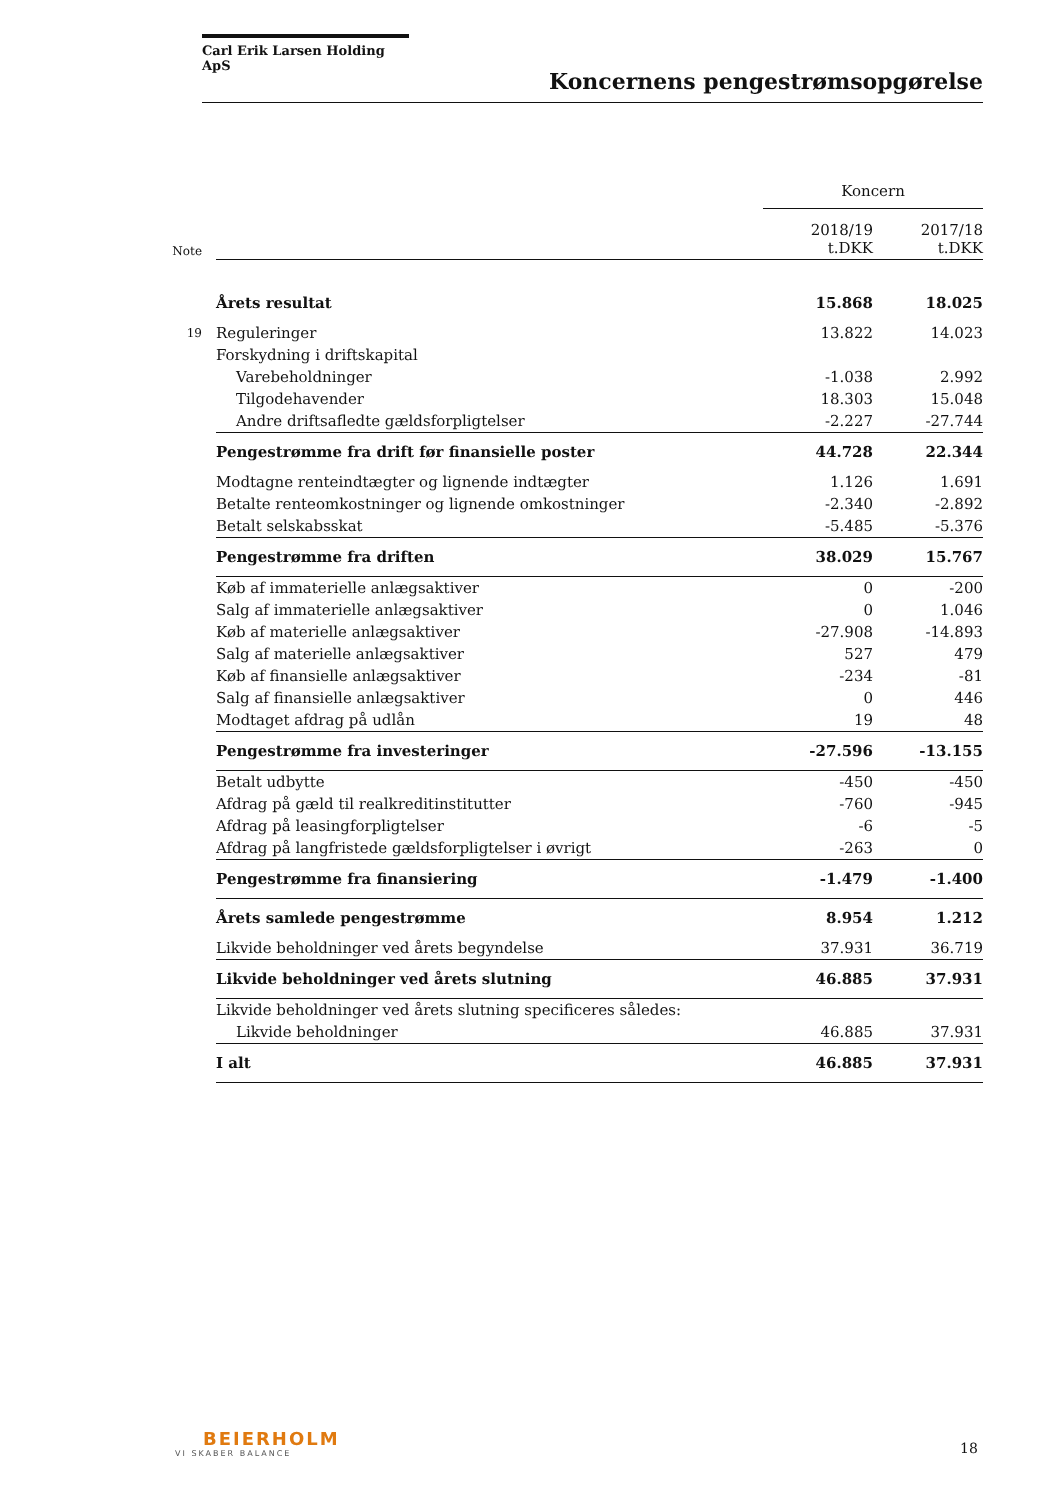Carl Erik Larsen Holding ApS
Koncernens pengestrømsopgørelse
| | | Koncern | |
| Note | | 2018/19 t.DKK | 2017/18 t.DKK |
| | Årets resultat | 15.868 | 18.025 |
| 19 | Reguleringer | 13.822 | 14.023 |
| | Forskydning i driftskapital | | |
| | Varebeholdninger | -1.038 | 2.992 |
| | Tilgodehavender | 18.303 | 15.048 |
| | Andre driftsafledte gældsforpligtelser | -2.227 | -27.744 |
| | Pengestrømme fra drift før finansielle poster | 44.728 | 22.344 |
| | Modtagne renteindtægter og lignende indtægter | 1.126 | 1.691 |
| | Betalte renteomkostninger og lignende omkostninger | -2.340 | -2.892 |
| | Betalt selskabsskat | -5.485 | -5.376 |
| | Pengestrømme fra driften | 38.029 | 15.767 |
| | Køb af immaterielle anlægsaktiver | 0 | -200 |
| | Salg af immaterielle anlægsaktiver | 0 | 1.046 |
| | Køb af materielle anlægsaktiver | -27.908 | -14.893 |
| | Salg af materielle anlægsaktiver | 527 | 479 |
| | Køb af finansielle anlægsaktiver | -234 | -81 |
| | Salg af finansielle anlægsaktiver | 0 | 446 |
| | Modtaget afdrag på udlån | 19 | 48 |
| | Pengestrømme fra investeringer | -27.596 | -13.155 |
| | Betalt udbytte | -450 | -450 |
| | Afdrag på gæld til realkreditinstitutter | -760 | -945 |
| | Afdrag på leasingforpligtelser | -6 | -5 |
| | Afdrag på langfristede gældsforpligtelser i øvrigt | -263 | 0 |
| | Pengestrømme fra finansiering | -1.479 | -1.400 |
| | Årets samlede pengestrømme | 8.954 | 1.212 |
| | Likvide beholdninger ved årets begyndelse | 37.931 | 36.719 |
| | Likvide beholdninger ved årets slutning | 46.885 | 37.931 |
| | Likvide beholdninger ved årets slutning specificeres således: | | |
| | Likvide beholdninger | 46.885 | 37.931 |
| | I alt | 46.885 | 37.931 |
BEIERHOLM
VI SKABER BALANCE
18